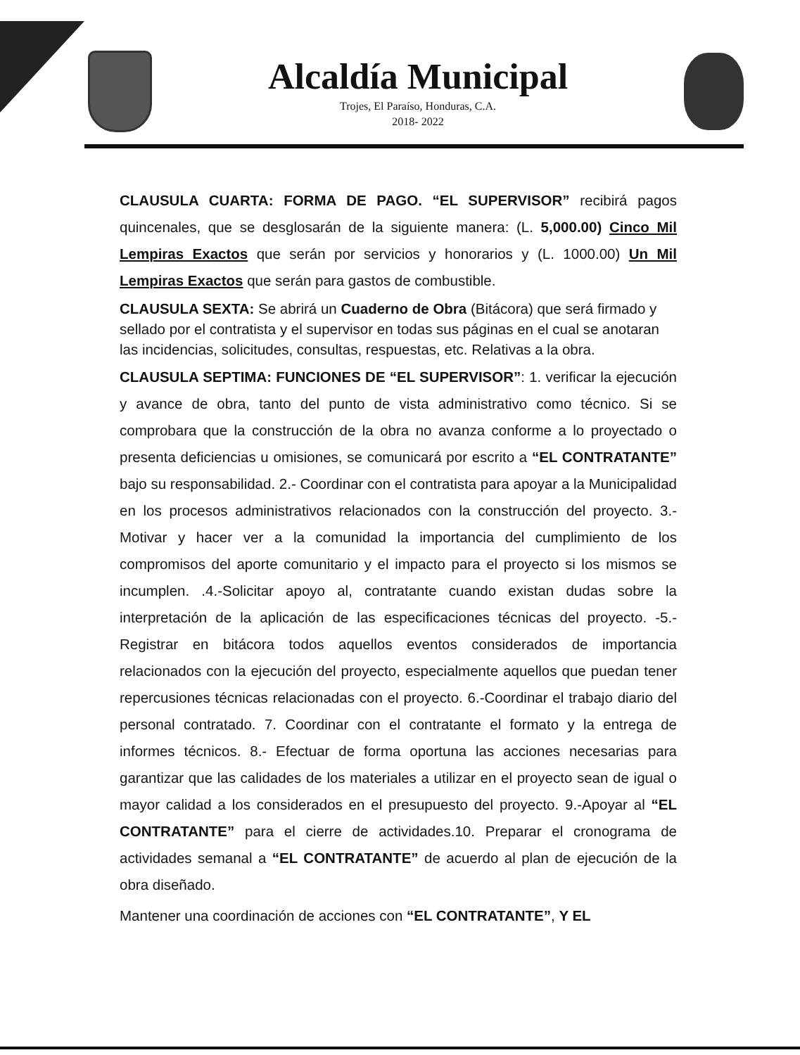Alcaldía Municipal
Trojes, El Paraíso, Honduras, C.A.
2018- 2022
CLAUSULA CUARTA: FORMA DE PAGO. “EL SUPERVISOR” recibirá pagos quincenales, que se desglosarán de la siguiente manera: (L. 5,000.00) Cinco Mil Lempiras Exactos que serán por servicios y honorarios y (L. 1000.00) Un Mil Lempiras Exactos que serán para gastos de combustible.
CLAUSULA SEXTA: Se abrirá un Cuaderno de Obra (Bitácora) que será firmado y sellado por el contratista y el supervisor en todas sus páginas en el cual se anotaran las incidencias, solicitudes, consultas, respuestas, etc. Relativas a la obra.
CLAUSULA SEPTIMA: FUNCIONES DE “EL SUPERVISOR”: 1. verificar la ejecución y avance de obra, tanto del punto de vista administrativo como técnico. Si se comprobara que la construcción de la obra no avanza conforme a lo proyectado o presenta deficiencias u omisiones, se comunicará por escrito a “EL CONTRATANTE” bajo su responsabilidad. 2.- Coordinar con el contratista para apoyar a la Municipalidad en los procesos administrativos relacionados con la construcción del proyecto. 3.- Motivar y hacer ver a la comunidad la importancia del cumplimiento de los compromisos del aporte comunitario y el impacto para el proyecto si los mismos se incumplen. .4.-Solicitar apoyo al, contratante cuando existan dudas sobre la interpretación de la aplicación de las especificaciones técnicas del proyecto. -5.- Registrar en bitácora todos aquellos eventos considerados de importancia relacionados con la ejecución del proyecto, especialmente aquellos que puedan tener repercusiones técnicas relacionadas con el proyecto. 6.-Coordinar el trabajo diario del personal contratado. 7. Coordinar con el contratante el formato y la entrega de informes técnicos. 8.- Efectuar de forma oportuna las acciones necesarias para garantizar que las calidades de los materiales a utilizar en el proyecto sean de igual o mayor calidad a los considerados en el presupuesto del proyecto. 9.-Apoyar al “EL CONTRATANTE” para el cierre de actividades.10. Preparar el cronograma de actividades semanal a “EL CONTRATANTE” de acuerdo al plan de ejecución de la obra diseñado.
Mantener una coordinación de acciones con “EL CONTRATANTE”, Y EL